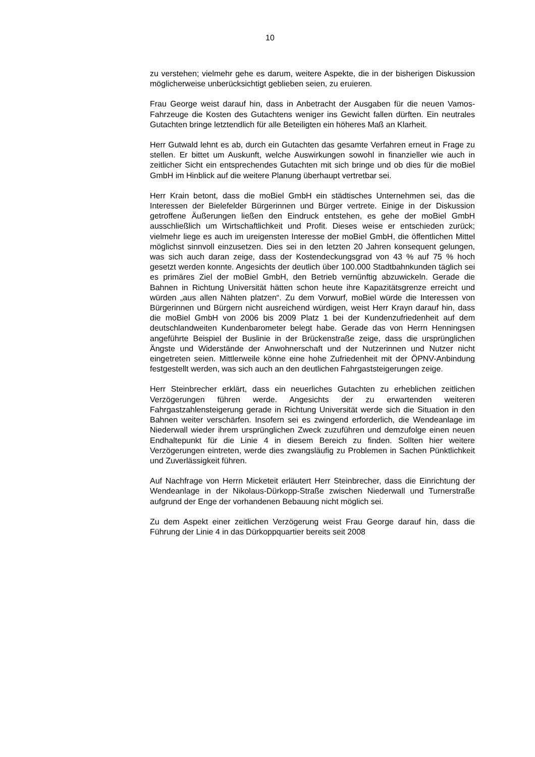10
zu verstehen; vielmehr gehe es darum, weitere Aspekte, die in der bisherigen Diskussion möglicherweise unberücksichtigt geblieben seien, zu eruieren.
Frau George weist darauf hin, dass in Anbetracht der Ausgaben für die neuen Vamos-Fahrzeuge die Kosten des Gutachtens weniger ins Gewicht fallen dürften. Ein neutrales Gutachten bringe letztendlich für alle Beteiligten ein höheres Maß an Klarheit.
Herr Gutwald lehnt es ab, durch ein Gutachten das gesamte Verfahren erneut in Frage zu stellen. Er bittet um Auskunft, welche Auswirkungen sowohl in finanzieller wie auch in zeitlicher Sicht ein entsprechendes Gutachten mit sich bringe und ob dies für die moBiel GmbH im Hinblick auf die weitere Planung überhaupt vertretbar sei.
Herr Krain betont, dass die moBiel GmbH ein städtisches Unternehmen sei, das die Interessen der Bielefelder Bürgerinnen und Bürger vertrete. Einige in der Diskussion getroffene Äußerungen ließen den Eindruck entstehen, es gehe der moBiel GmbH ausschließlich um Wirtschaftlichkeit und Profit. Dieses weise er entschieden zurück; vielmehr liege es auch im ureigensten Interesse der moBiel GmbH, die öffentlichen Mittel möglichst sinnvoll einzusetzen. Dies sei in den letzten 20 Jahren konsequent gelungen, was sich auch daran zeige, dass der Kostendeckungsgrad von 43 % auf 75 % hoch gesetzt werden konnte. Angesichts der deutlich über 100.000 Stadtbahnkunden täglich sei es primäres Ziel der moBiel GmbH, den Betrieb vernünftig abzuwickeln. Gerade die Bahnen in Richtung Universität hätten schon heute ihre Kapazitätsgrenze erreicht und würden „aus allen Nähten platzen“. Zu dem Vorwurf, moBiel würde die Interessen von Bürgerinnen und Bürgern nicht ausreichend würdigen, weist Herr Krayn darauf hin, dass die moBiel GmbH von 2006 bis 2009 Platz 1 bei der Kundenzufriedenheit auf dem deutschlandweiten Kundenbarometer belegt habe. Gerade das von Herrn Henningsen angeführte Beispiel der Buslinie in der Brückenstraße zeige, dass die ursprünglichen Ängste und Widerstände der Anwohnerschaft und der Nutzerinnen und Nutzer nicht eingetreten seien. Mittlerweile könne eine hohe Zufriedenheit mit der ÖPNV-Anbindung festgestellt werden, was sich auch an den deutlichen Fahrgaststeigerungen zeige.
Herr Steinbrecher erklärt, dass ein neuerliches Gutachten zu erheblichen zeitlichen Verzögerungen führen werde. Angesichts der zu erwartenden weiteren Fahrgastzahlensteigerung gerade in Richtung Universität werde sich die Situation in den Bahnen weiter verschärfen. Insofern sei es zwingend erforderlich, die Wendeanlage im Niederwall wieder ihrem ursprünglichen Zweck zuzuführen und demzufolge einen neuen Endhaltepunkt für die Linie 4 in diesem Bereich zu finden. Sollten hier weitere Verzögerungen eintreten, werde dies zwangsläufig zu Problemen in Sachen Pünktlichkeit und Zuverlässigkeit führen.
Auf Nachfrage von Herrn Micketeit erläutert Herr Steinbrecher, dass die Einrichtung der Wendeanlage in der Nikolaus-Dürkopp-Straße zwischen Niederwall und Turnerstraße aufgrund der Enge der vorhandenen Bebauung nicht möglich sei.
Zu dem Aspekt einer zeitlichen Verzögerung weist Frau George darauf hin, dass die Führung der Linie 4 in das Dürkoppquartier bereits seit 2008